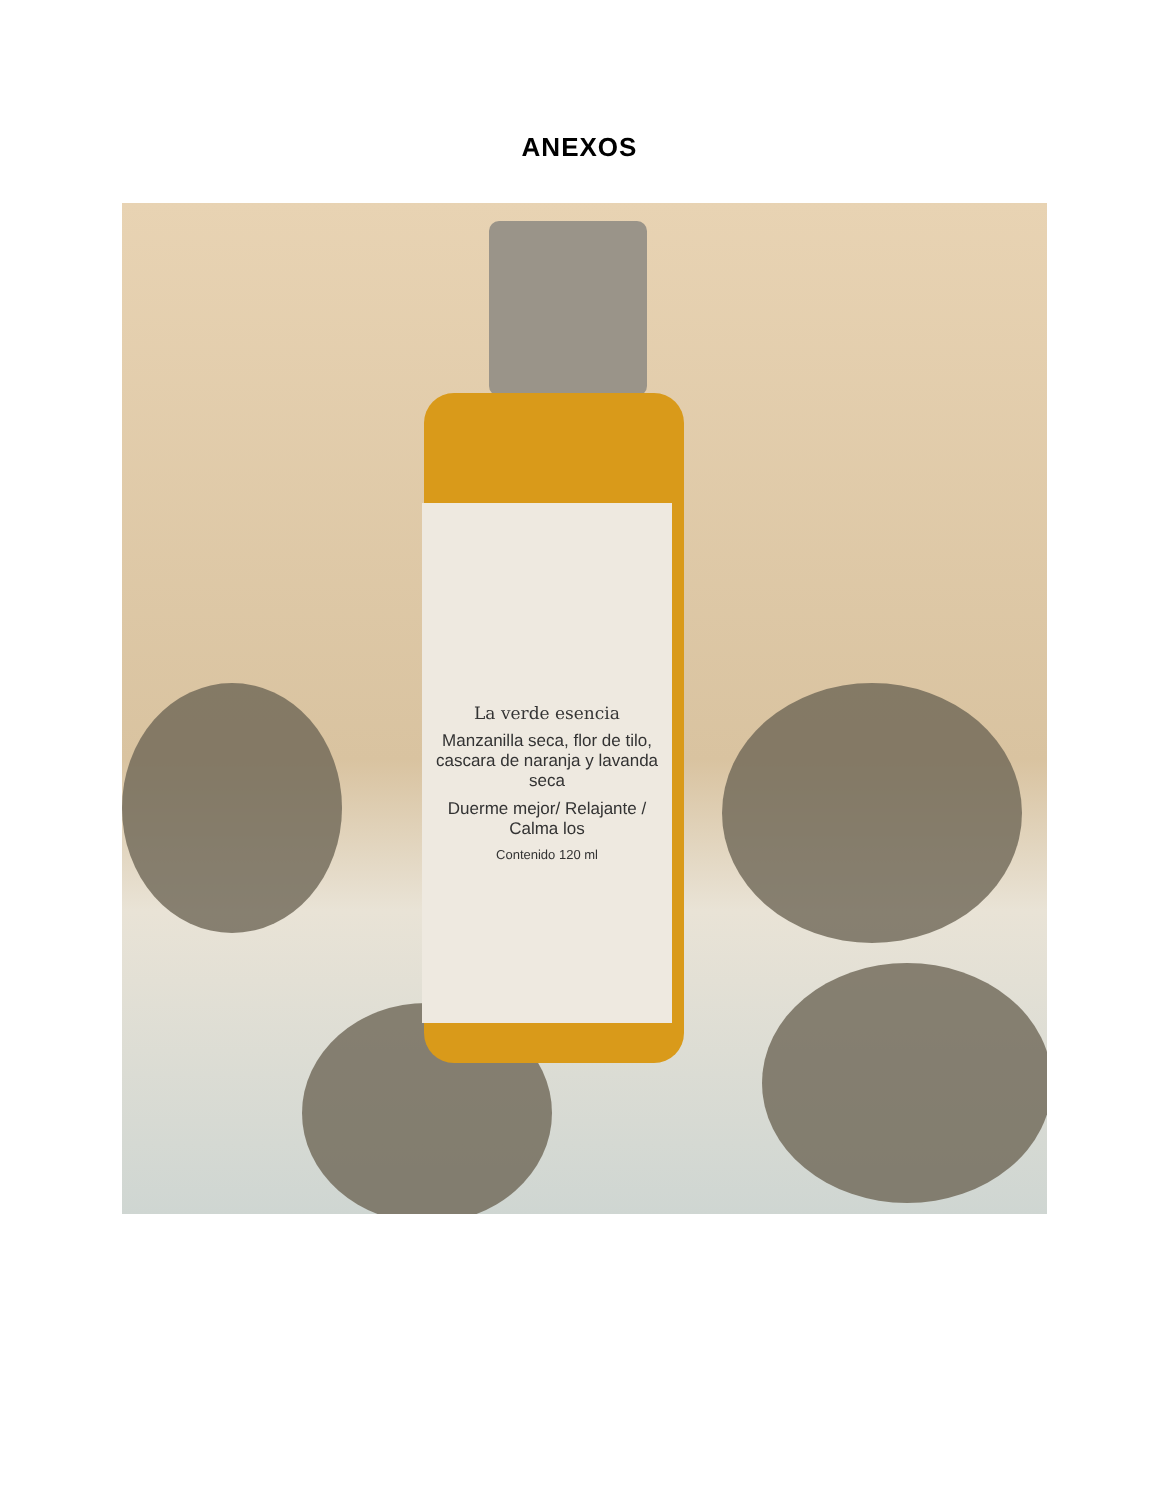ANEXOS
La verde esencia
Manzanilla seca, flor de tilo, cascara de naranja y lavanda seca
Duerme mejor/ Relajante / Calma los
Contenido 120 ml